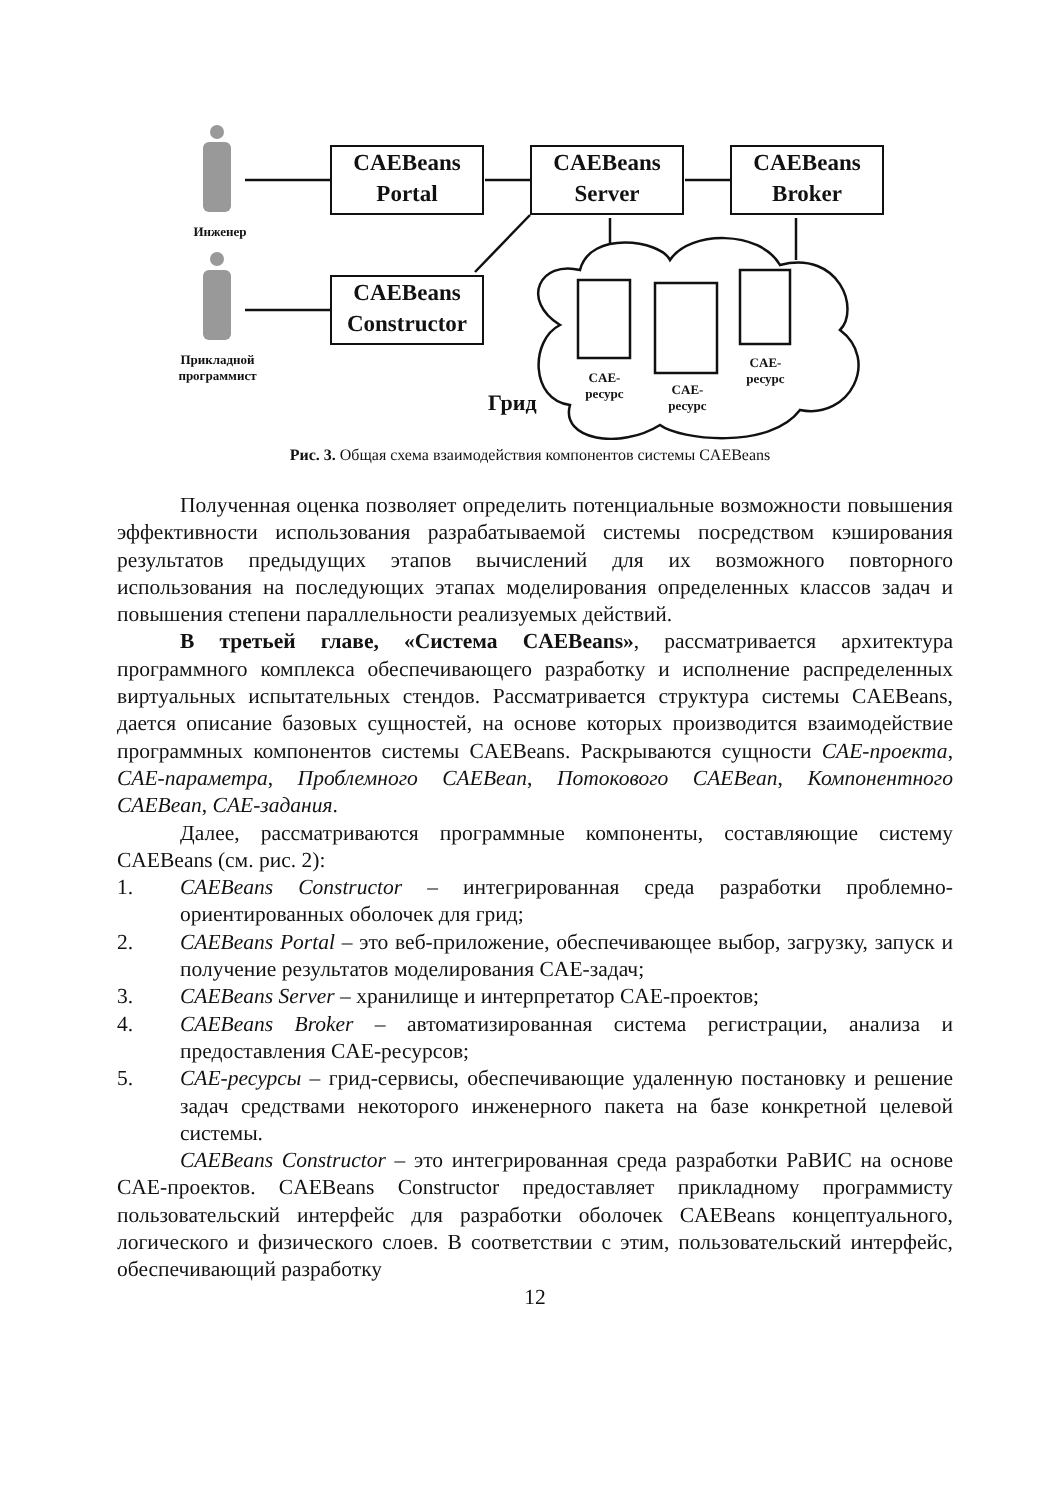CAEBeans
Portal
CAEBeans
Server
CAEBeans
Broker
CAEBeans
Constructor
Инженер
Прикладной
программист
Грид
CAE-
ресурс
CAE-
ресурс
CAE-
ресурс
Рис. 3. Общая схема взаимодействия компонентов системы CAEBeans
Полученная оценка позволяет определить потенциальные возможности повышения эффективности использования разрабатываемой системы посредством кэширования результатов предыдущих этапов вычислений для их возможного повторного использования на последующих этапах моделирования определенных классов задач и повышения степени параллельности реализуемых действий.
В третьей главе, «Система CAEBeans», рассматривается архитектура программного комплекса обеспечивающего разработку и исполнение распределенных виртуальных испытательных стендов. Рассматривается структура системы CAEBeans, дается описание базовых сущностей, на основе которых производится взаимодействие программных компонентов системы CAEBeans. Раскрываются сущности CAE-проекта, CAE-параметра, Проблемного CAEBean, Потокового CAEBean, Компонентного CAEBean, CAE-задания.
Далее, рассматриваются программные компоненты, составляющие систему CAEBeans (см. рис. 2):
1. CAEBeans Constructor – интегрированная среда разработки проблемно-ориентированных оболочек для грид;
2. CAEBeans Portal – это веб-приложение, обеспечивающее выбор, загрузку, запуск и получение результатов моделирования CAE-задач;
3. CAEBeans Server – хранилище и интерпретатор CAE-проектов;
4. CAEBeans Broker – автоматизированная система регистрации, анализа и предоставления CAE-ресурсов;
5. CAE-ресурсы – грид-сервисы, обеспечивающие удаленную постановку и решение задач средствами некоторого инженерного пакета на базе конкретной целевой системы.
CAEBeans Constructor – это интегрированная среда разработки РаВИС на основе CAE-проектов. CAEBeans Constructor предоставляет прикладному программисту пользовательский интерфейс для разработки оболочек CAEBeans концептуального, логического и физического слоев. В соответствии с этим, пользовательский интерфейс, обеспечивающий разработку
12